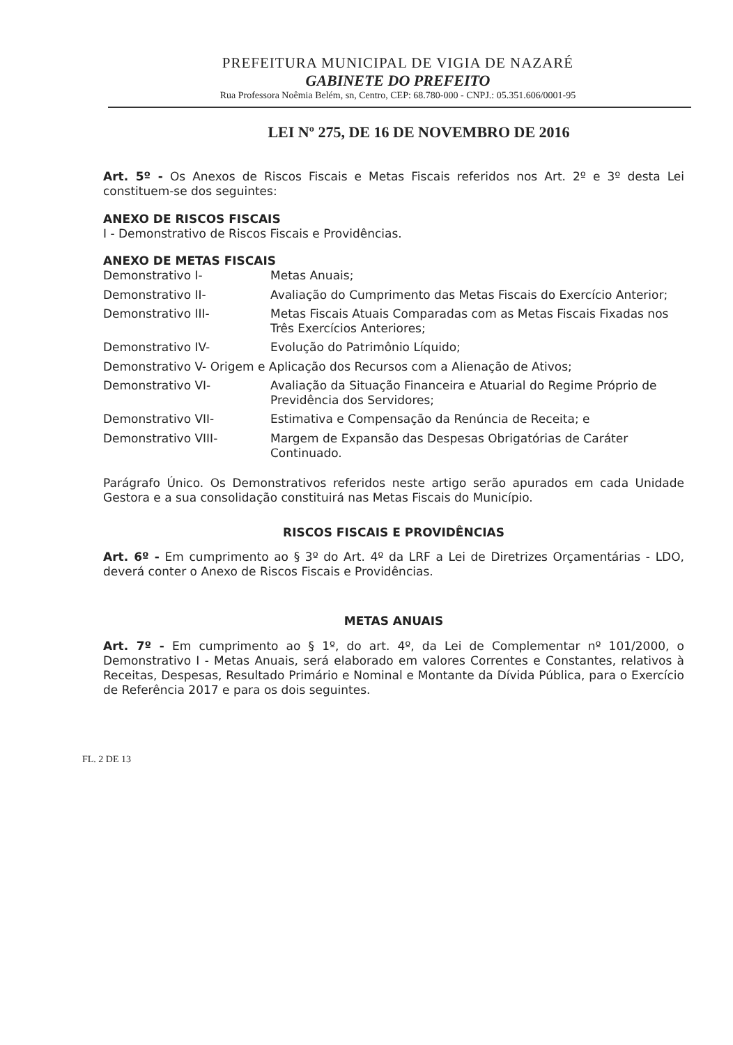PREFEITURA MUNICIPAL DE VIGIA DE NAZARÉ
GABINETE DO PREFEITO
Rua Professora Noêmia Belém, sn, Centro, CEP: 68.780-000 - CNPJ.: 05.351.606/0001-95
LEI Nº 275, DE 16 DE NOVEMBRO DE 2016
Art. 5º - Os Anexos de Riscos Fiscais e Metas Fiscais referidos nos Art. 2º e 3º desta Lei constituem-se dos seguintes:
ANEXO DE RISCOS FISCAIS
I - Demonstrativo de Riscos Fiscais e Providências.
ANEXO DE METAS FISCAIS
Demonstrativo I- Metas Anuais;
Demonstrativo II- Avaliação do Cumprimento das Metas Fiscais do Exercício Anterior;
Demonstrativo III- Metas Fiscais Atuais Comparadas com as Metas Fiscais Fixadas nos Três Exercícios Anteriores;
Demonstrativo IV- Evolução do Patrimônio Líquido;
Demonstrativo V- Origem e Aplicação dos Recursos com a Alienação de Ativos;
Demonstrativo VI- Avaliação da Situação Financeira e Atuarial do Regime Próprio de Previdência dos Servidores;
Demonstrativo VII- Estimativa e Compensação da Renúncia de Receita; e
Demonstrativo VIII- Margem de Expansão das Despesas Obrigatórias de Caráter Continuado.
Parágrafo Único. Os Demonstrativos referidos neste artigo serão apurados em cada Unidade Gestora e a sua consolidação constituirá nas Metas Fiscais do Município.
RISCOS FISCAIS E PROVIDÊNCIAS
Art. 6º - Em cumprimento ao § 3º do Art. 4º da LRF a Lei de Diretrizes Orçamentárias - LDO, deverá conter o Anexo de Riscos Fiscais e Providências.
METAS ANUAIS
Art. 7º - Em cumprimento ao § 1º, do art. 4º, da Lei de Complementar nº 101/2000, o Demonstrativo I - Metas Anuais, será elaborado em valores Correntes e Constantes, relativos à Receitas, Despesas, Resultado Primário e Nominal e Montante da Dívida Pública, para o Exercício de Referência 2017 e para os dois seguintes.
FL. 2 DE 13